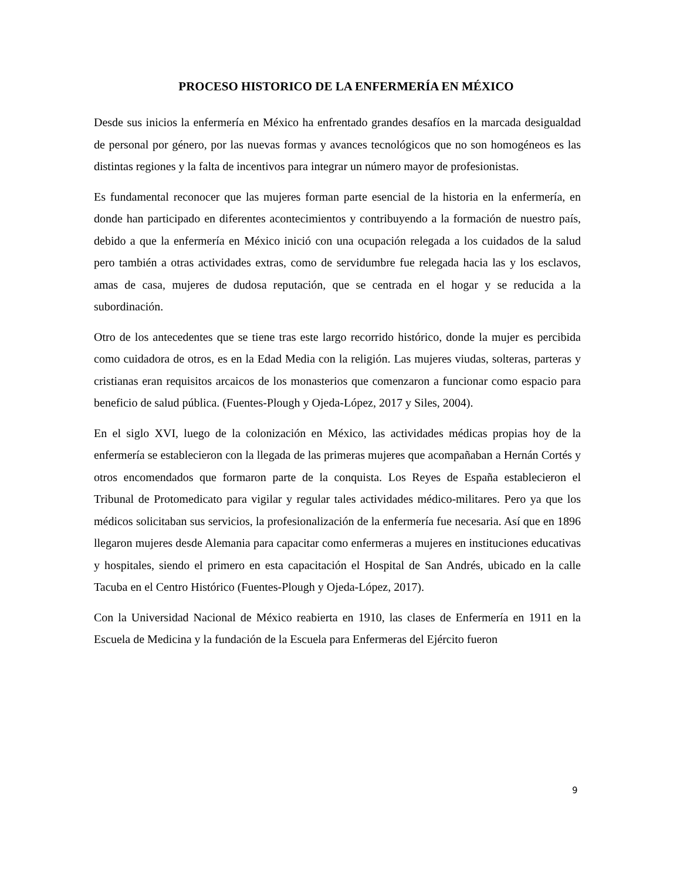PROCESO HISTORICO DE LA ENFERMERÍA EN MÉXICO
Desde sus inicios la enfermería en México ha enfrentado grandes desafíos en la marcada desigualdad de personal por género, por las nuevas formas y avances tecnológicos que no son homogéneos es las distintas regiones y la falta de incentivos para integrar un número mayor de profesionistas.
Es fundamental reconocer que las mujeres forman parte esencial de la historia en la enfermería, en donde han participado en diferentes acontecimientos y contribuyendo a la formación de nuestro país, debido a que la enfermería en México inició con una ocupación relegada a los cuidados de la salud pero también a otras actividades extras, como de servidumbre fue relegada hacia las y los esclavos, amas de casa, mujeres de dudosa reputación, que se centrada en el hogar y se reducida a la subordinación.
Otro de los antecedentes que se tiene tras este largo recorrido histórico, donde la mujer es percibida como cuidadora de otros, es en la Edad Media con la religión. Las mujeres viudas, solteras, parteras y cristianas eran requisitos arcaicos de los monasterios que comenzaron a funcionar como espacio para beneficio de salud pública. (Fuentes-Plough y Ojeda-López, 2017 y Siles, 2004).
En el siglo XVI, luego de la colonización en México, las actividades médicas propias hoy de la enfermería se establecieron con la llegada de las primeras mujeres que acompañaban a Hernán Cortés y otros encomendados que formaron parte de la conquista. Los Reyes de España establecieron el Tribunal de Protomedicato para vigilar y regular tales actividades médico-militares. Pero ya que los médicos solicitaban sus servicios, la profesionalización de la enfermería fue necesaria. Así que en 1896 llegaron mujeres desde Alemania para capacitar como enfermeras a mujeres en instituciones educativas y hospitales, siendo el primero en esta capacitación el Hospital de San Andrés, ubicado en la calle Tacuba en el Centro Histórico (Fuentes-Plough y Ojeda-López, 2017).
Con la Universidad Nacional de México reabierta en 1910, las clases de Enfermería en 1911 en la Escuela de Medicina y la fundación de la Escuela para Enfermeras del Ejército fueron
9